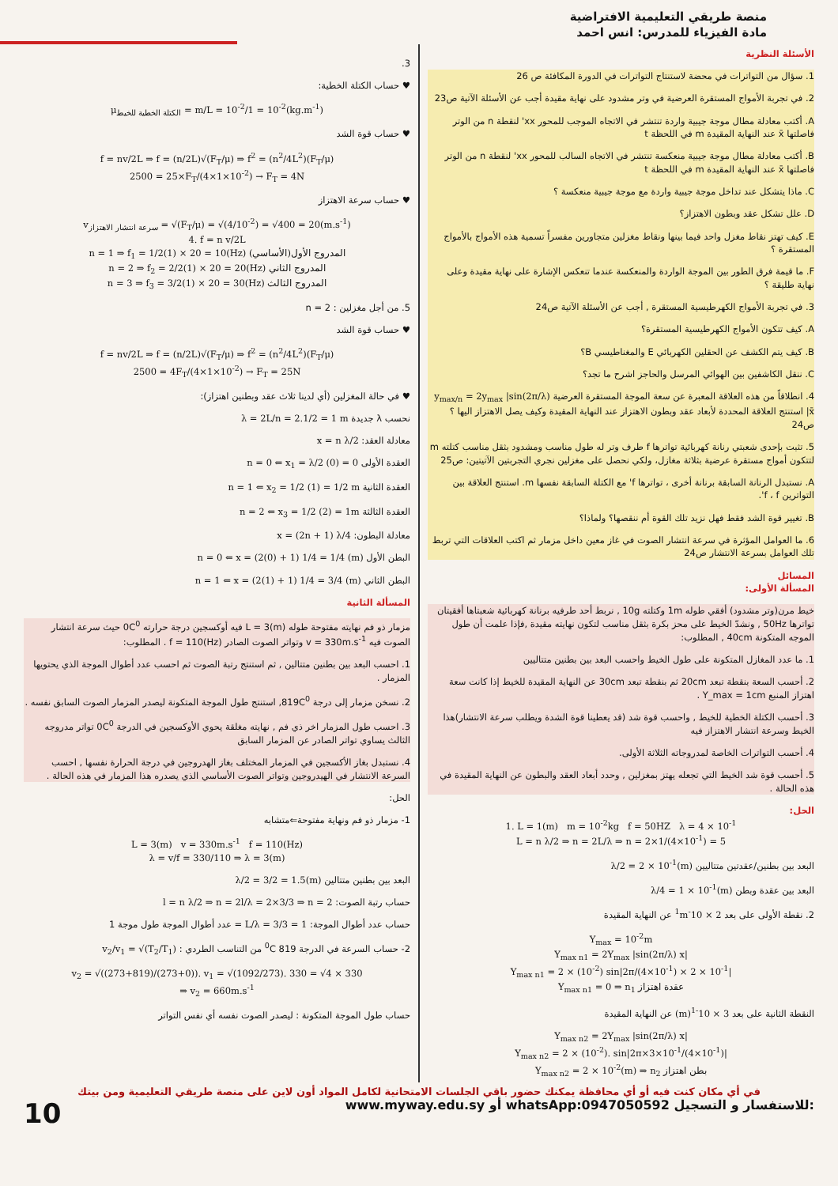منصة طريقي التعليمية الافتراضية
مادة الفيزياء للمدرس: انس احمد
الأسئلة النظرية
1. سؤال من التواترات في محضة لاستنتاج التواترات في الدورة المكافئة ص 26
2. في تجربة الأمواج المستقرة العرضية في وتر مشدود على نهاية مقيدة أجب عن الأسئلة الآتية ص23
A. أكتب معادلة مطال موجة جيبية واردة تنتشر في الاتجاه الموجب للمحور xx' لنقطة n من الوتر فاصلتها x̄ عند النهاية المقيدة m في اللحظة t
B. أكتب معادلة مطال موجة جيبية منعكسة تنتشر في الاتجاه السالب للمحور xx' لنقطة n من الوتر فاصلتها x̄ عند النهاية المقيدة m في اللحظة t
C. ماذا يتشكل عند تداخل موجة جيبية واردة مع موجة جيبية منعكسة ؟
D. علل تشكل عقد وبطون الاهتزاز؟
E. كيف تهتز نقاط مغزل واحد فيما بينها ونقاط مغزلين متجاورين مفسراً تسمية هذه الأمواج بالأمواج المستقرة ؟
F. ما قيمة فرق الطور بين الموجة الواردة والمنعكسة عندما تنعكس الإشارة على نهاية مقيدة وعلى نهاية طليقة ؟
3. في تجربة الأمواج الكهرطيسية المستقرة , أجب عن الأسئلة الآتية ص24
A. كيف تتكون الأمواج الكهرطيسية المستقرة؟
B. كيف يتم الكشف عن الحقلين الكهربائي E والمغناطيسي B؟
C. ننقل الكاشفين بين الهوائي المرسل والحاجز اشرح ما تجد؟
4. انطلاقاً من هذه العلاقة المعبرة عن سعة الموجة المستقرة العرضية y<sub>max/n</sub> = 2y<sub>max</sub> |sin(2π/λ) x̄| استنتج العلاقة المحددة لأبعاد عقد وبطون الاهتزاز عند النهاية المقيدة وكيف يصل الاهتزاز اليها ؟ ص24
5. تثبت بإحدى شعبتي رنانة كهربائية تواترها f طرف وتر له طول مناسب ومشدود بثقل مناسب كتلته m لتتكون أمواج مستقرة عرضية بثلاثة مغازل، ولكي نحصل على مغزلين نجري التجربتين الآتيتين: ص25
A. نستبدل الرنانة السابقة برنانة أخرى ، تواترها f' مع الكتلة السابقة نفسها m. استنتج العلاقة بين التواترين f ، f'.
B. تغيير قوة الشد فقط فهل نزيد تلك القوة أم ننقصها؟ ولماذا؟
6. ما العوامل المؤثرة في سرعة انتشار الصوت في غاز معين داخل مزمار ثم اكتب العلاقات التي تربط تلك العوامل بسرعة الانتشار ص24
المسائل
المسألة الأولى:
خيط مرن(وتر مشدود) أفقي طوله 1m وكتلته 10g , نربط أحد طرفيه برنانة كهربائية شعبتاها أفقيتان تواترها 50Hz , ونشدّ الخيط على محز بكرة بثقل مناسب لتكون نهايته مقيدة ,فإذا علمت أن طول الموجه المتكونة 40cm , المطلوب:
1. ما عدد المغازل المتكونة على طول الخيط واحسب البعد بين بطنين متتاليين
2. أحسب السعة بنقطة تبعد 20cm ثم بنقطة تبعد 30cm عن النهاية المقيدة للخيط إذا كانت سعة اهتزاز المنبع Y_max = 1cm .
3. أحسب الكتلة الخطية للخيط , واحسب قوة شد (قد يعطينا قوة الشدة ويطلب سرعة الانتشار)هذا الخيط وسرعة انتشار الاهتزاز فيه
4. أحسب التواترات الخاصة لمدروجاته الثلاثة الأولى.
5. أحسب قوة شد الخيط التي تجعله يهتز بمغزلين , وحدد أبعاد العقد والبطون عن النهاية المقيدة في هذه الحالة .
الحل:
1. L = 1(m) m = 10<sup>-2</sup>kg f = 50HZ λ = 4 × 10<sup>-1</sup>
L = n λ/2 ⇒ n = 2L/λ ⇒ n = 2×1/(4×10<sup>-1</sup>) = 5
البعد بين بطنين/عقدتين متتاليين λ/2 = 2 × 10<sup>-1</sup>(m)
البعد بين عقدة وبطن λ/4 = 1 × 10<sup>-1</sup>(m)
2. نقطة الأولى على بعد 2 × 10<sup>-1</sup>m عن النهاية المقيدة
Y<sub>max</sub> = 10<sup>-2</sup>m
Y<sub>max n1</sub> = 2Y<sub>max</sub> |sin(2π/λ) x|
Y<sub>max n1</sub> = 2 × (10<sup>-2</sup>) sin|2π/(4×10<sup>-1</sup>) × 2 × 10<sup>-1</sup>|
Y<sub>max n1</sub> = 0 ⇒ n<sub>1</sub> عقدة اهتزاز
النقطة الثانية على بعد 3 × 10<sup>-1</sup>(m) عن النهاية المقيدة
Y<sub>max n2</sub> = 2Y<sub>max</sub> |sin(2π/λ) x|
Y<sub>max n2</sub> = 2 × (10<sup>-2</sup>). sin|2π×3×10<sup>-1</sup>/(4×10<sup>-1</sup>)|
Y<sub>max n2</sub> = 2 × 10<sup>-2</sup>(m) ⇒ n<sub>2</sub> بطن اهتزاز
3.
♥ حساب الكتلة الخطية:
μ<sub>الكتلة الخطية للخيط</sub> = m/L = 10<sup>-2</sup>/1 = 10<sup>-2</sup>(kg.m<sup>-1</sup>)
♥ حساب قوة الشد
f = nv/2L ⇒ f = (n/2L)√(F<sub>T</sub>/μ) ⇒ f<sup>2</sup> = (n<sup>2</sup>/4L<sup>2</sup>)(F<sub>T</sub>/μ)
2500 = 25×F<sub>T</sub>/(4×1×10<sup>-2</sup>) → F<sub>T</sub> = 4N
♥ حساب سرعة الاهتزاز
v<sub>سرعة انتشار الاهتزاز</sub> = √(F<sub>T</sub>/μ) = √(4/10<sup>-2</sup>) = √400 = 20(m.s<sup>-1</sup>)
4. f = n v/2L
n = 1 ⇒ f<sub>1</sub> = 1/2(1) × 20 = 10(Hz) المدروج الأول(الأساسي)
n = 2 ⇒ f<sub>2</sub> = 2/2(1) × 20 = 20(Hz) المدروج الثاني
n = 3 ⇒ f<sub>3</sub> = 3/2(1) × 20 = 30(Hz) المدروج الثالث
5. من أجل مغزلين : n = 2
♥ حساب قوة الشد
f = nv/2L ⇒ f = (n/2L)√(F<sub>T</sub>/μ) ⇒ f<sup>2</sup> = (n<sup>2</sup>/4L<sup>2</sup>)(F<sub>T</sub>/μ)
2500 = 4F<sub>T</sub>/(4×1×10<sup>-2</sup>) → F<sub>T</sub> = 25N
♥ في حالة المغزلين (أي لدينا ثلاث عقد وبطنين اهتزاز):
نحسب λ جديدة λ = 2L/n = 2.1/2 = 1 m
معادلة العقد: x = n λ/2
العقدة الأولى n = 0 ⇐ x<sub>1</sub> = λ/2 (0) = 0
العقدة الثانية n = 1 ⇐ x<sub>2</sub> = 1/2 (1) = 1/2 m
العقدة الثالثة n = 2 ⇐ x<sub>3</sub> = 1/2 (2) = 1m
معادلة البطون: x = (2n + 1) λ/4
البطن الأول n = 0 ⇐ x = (2(0) + 1) 1/4 = 1/4 (m)
البطن الثاني n = 1 ⇐ x = (2(1) + 1) 1/4 = 3/4 (m)
المسألة الثانية
مزمار ذو فم نهايته مفتوحة طوله L = 3(m) فيه أوكسجين درجة حرارته 0C<sup>0</sup> حيث سرعة انتشار الصوت فيه v = 330m.s<sup>-1</sup> وتواتر الصوت الصادر f = 110(Hz) . المطلوب:
1. احسب البعد بين بطنين متتالين , ثم استنتج رتبة الصوت ثم احسب عدد أطوال الموجة الذي يحتويها المزمار .
2. نسخن مزمار إلى درجة 819C<sup>0</sup>, استنتج طول الموجة المتكونة ليصدر المزمار الصوت السابق نفسه .
3. احسب طول المزمار اخر ذي فم , نهايته مغلقة يحوي الأوكسجين في الدرجة 0C<sup>0</sup> تواتر مدروجه الثالث يساوي تواتر الصادر عن المزمار السابق
4. نستبدل بغاز الأكسجين في المزمار المختلف بغاز الهدروجين في درجة الحرارة نفسها , احسب السرعة الانتشار في الهيدروجين وتواتر الصوت الأساسي الذي يصدره هذا المزمار في هذه الحالة .
الحل:
1- مزمار ذو فم ونهاية مفتوحة⇐متشابه
L = 3(m) v = 330m.s<sup>-1</sup> f = 110(Hz)
λ = v/f = 330/110 ⇒ λ = 3(m)
البعد بين بطنين متتالين λ/2 = 3/2 = 1.5(m)
حساب رتبة الصوت: l = n λ/2 ⇒ n = 2l/λ = 2×3/3 ⇒ n = 2
حساب عدد أطوال الموجة: L/λ = 3/3 = 1 = عدد أطوال الموجة طول موجة 1
2- حساب السرعة في الدرجة 819 <sup>0</sup>C من التناسب الطردي : v<sub>2</sub>/v<sub>1</sub> = √(T<sub>2</sub>/T<sub>1</sub>)
v<sub>2</sub> = √((273+819)/(273+0)). v<sub>1</sub> = √(1092/273). 330 = √4 × 330
⇒ v<sub>2</sub> = 660m.s<sup>-1</sup>
حساب طول الموجة المتكونة : ليصدر الصوت نفسه أي نفس التواتر
في أي مكان كنت فيه أو أي محافظة يمكنك حضور باقي الجلسات الامتحانية لكامل المواد أون لاين على منصة طريقي التعليمية ومن بيتك
10 www.myway.edu.sy أو whatsApp:0947050592 للاستفسار و التسجيل: